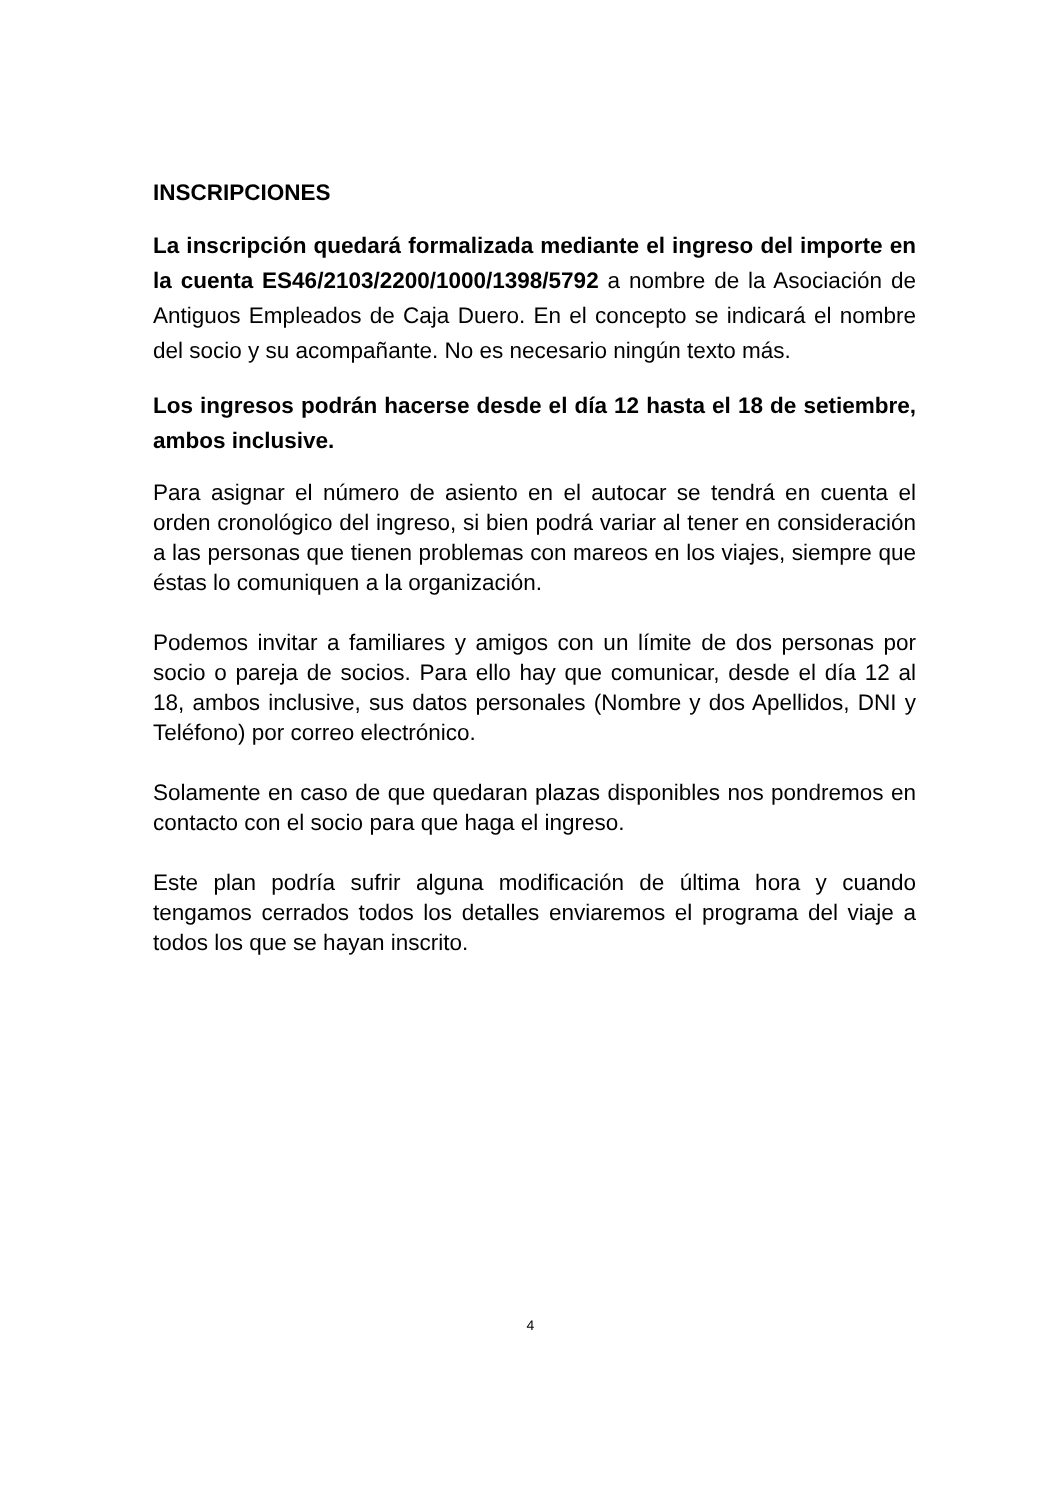INSCRIPCIONES
La inscripción quedará formalizada mediante el ingreso del importe en la cuenta ES46/2103/2200/1000/1398/5792 a nombre de la Asociación de Antiguos Empleados de Caja Duero. En el concepto se indicará el nombre del socio y su acompañante. No es necesario ningún texto más.
Los ingresos podrán hacerse desde el día 12 hasta el 18 de setiembre, ambos inclusive.
Para asignar el número de asiento en el autocar se tendrá en cuenta el orden cronológico del ingreso, si bien podrá variar al tener en consideración a las personas que tienen problemas con mareos en los viajes, siempre que éstas lo comuniquen a la organización.
Podemos invitar a familiares y amigos con un límite de dos personas por socio o pareja de socios. Para ello hay que comunicar, desde el día 12 al 18, ambos inclusive, sus datos personales (Nombre y dos Apellidos, DNI y Teléfono) por correo electrónico.
Solamente en caso de que quedaran plazas disponibles nos pondremos en contacto con el socio para que haga el ingreso.
Este plan podría sufrir alguna modificación de última hora y cuando tengamos cerrados todos los detalles enviaremos el programa del viaje a todos los que se hayan inscrito.
4